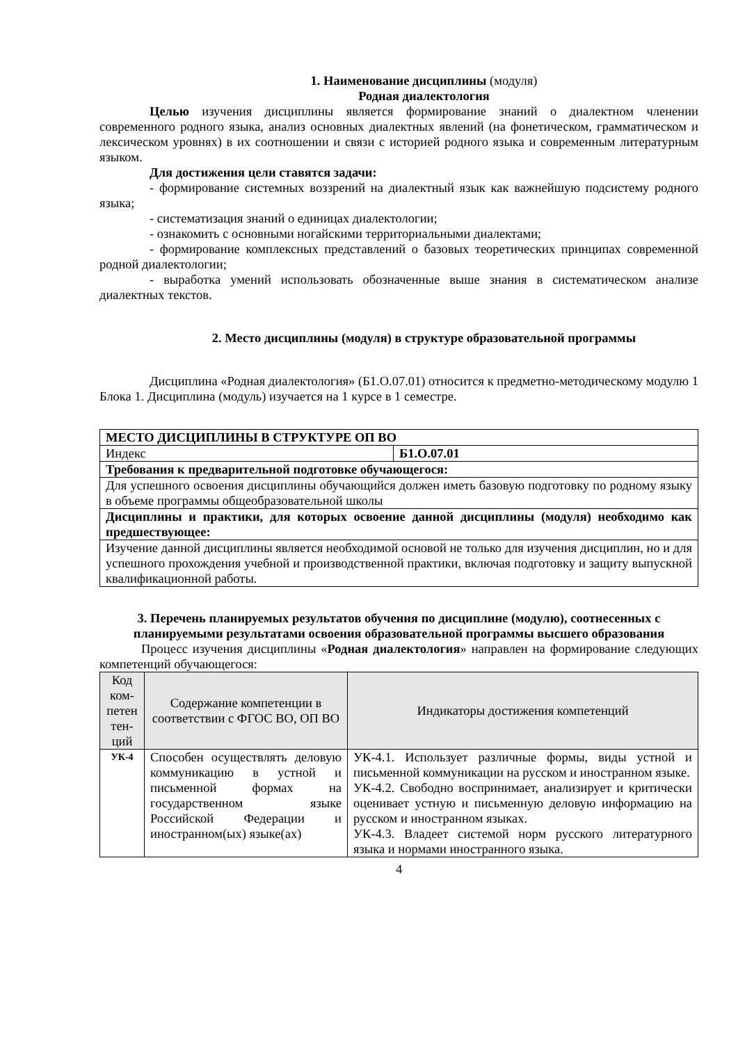1. Наименование дисциплины (модуля)
Родная диалектология
Целью изучения дисциплины является формирование знаний о диалектном членении современного родного языка, анализ основных диалектных явлений (на фонетическом, грамматическом и лексическом уровнях) в их соотношении и связи с историей родного языка и современным литературным языком.
Для достижения цели ставятся задачи:
- формирование системных воззрений на диалектный язык как важнейшую подсистему родного языка;
- систематизация знаний о единицах диалектологии;
- ознакомить с основными ногайскими территориальными диалектами;
- формирование комплексных представлений о базовых теоретических принципах современной родной диалектологии;
- выработка умений использовать обозначенные выше знания в систематическом анализе диалектных текстов.
2. Место дисциплины (модуля) в структуре образовательной программы
Дисциплина «Родная диалектология» (Б1.О.07.01) относится к предметно-методическому модулю 1 Блока 1. Дисциплина (модуль) изучается на 1 курсе в 1 семестре.
| МЕСТО ДИСЦИПЛИНЫ В СТРУКТУРЕ ОП ВО | |
| Индекс | Б1.О.07.01 |
| Требования к предварительной подготовке обучающегося: | |
| Для успешного освоения дисциплины обучающийся должен иметь базовую подготовку по родному языку в объеме программы общеобразовательной школы | |
| Дисциплины и практики, для которых освоение данной дисциплины (модуля) необходимо как предшествующее: | |
| Изучение данной дисциплины является необходимой основой не только для изучения дисциплин, но и для успешного прохождения учебной и производственной практики, включая подготовку и защиту выпускной квалификационной работы. | |
3. Перечень планируемых результатов обучения по дисциплине (модулю), соотнесенных с планируемыми результатами освоения образовательной программы высшего образования
Процесс изучения дисциплины «Родная диалектология» направлен на формирование следующих компетенций обучающегося:
| Код ком-петен тен-ций | Содержание компетенции в соответствии с ФГОС ВО, ОП ВО | Индикаторы достижения компетенций |
| --- | --- | --- |
| УК-4 | Способен осуществлять деловую коммуникацию в устной и письменной формах на государственном языке Российской Федерации и иностранном(ых) языке(ах) | УК-4.1. Использует различные формы, виды устной и письменной коммуникации на русском и иностранном языке. УК-4.2. Свободно воспринимает, анализирует и критически оценивает устную и письменную деловую информацию на русском и иностранном языках. УК-4.3. Владеет системой норм русского литературного языка и нормами иностранного языка. |
4